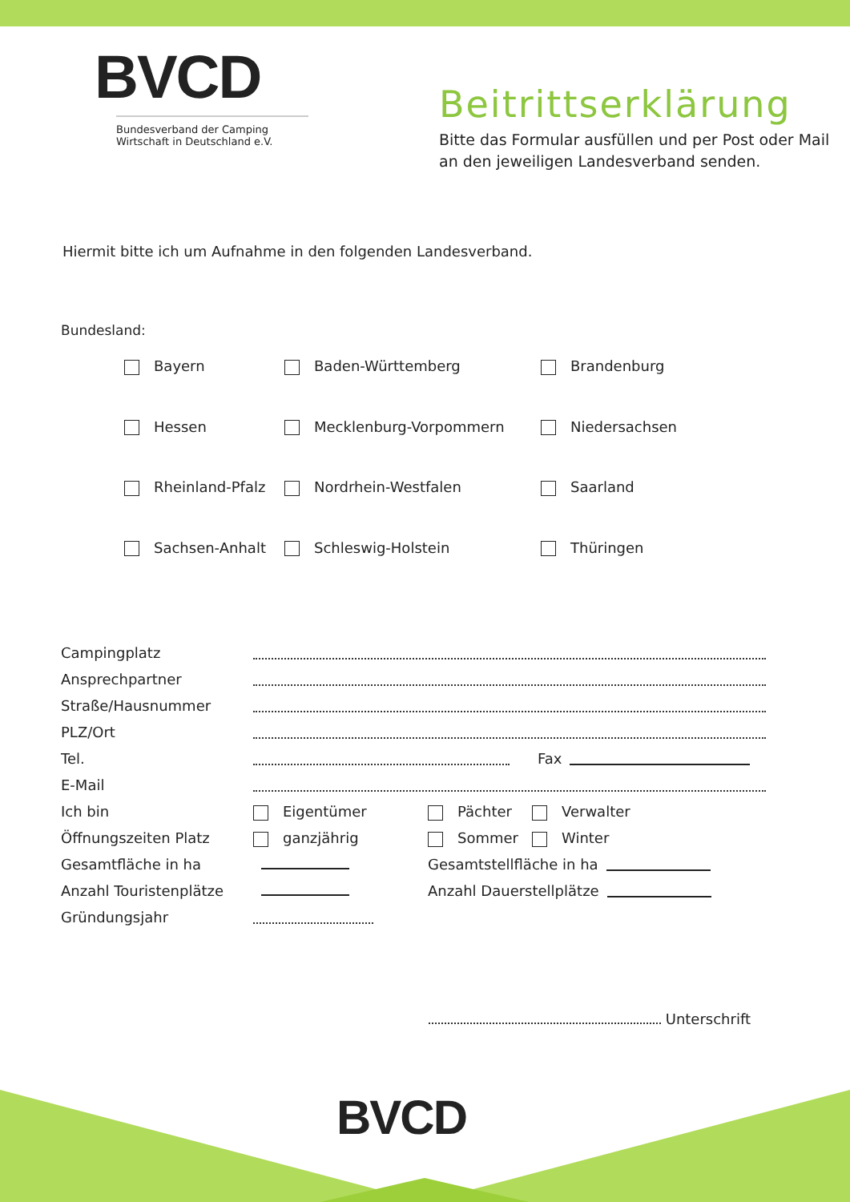BVCD
Bundesverband der Camping Wirtschaft in Deutschland e.V.
Beitrittserklärung
Bitte das Formular ausfüllen und per Post oder Mail
an den jeweiligen Landesverband senden.
Hiermit bitte ich um Aufnahme in den folgenden Landesverband.
Bundesland:
Bayern
Baden-Württemberg
Brandenburg
Hessen
Mecklenburg-Vorpommern
Niedersachsen
Rheinland-Pfalz
Nordrhein-Westfalen
Saarland
Sachsen-Anhalt
Schleswig-Holstein
Thüringen
Campingplatz
Ansprechpartner
Straße/Hausnummer
PLZ/Ort
Tel. Fax
E-Mail
Ich bin Eigentümer Pächter Verwalter
Öffnungszeiten Platz ganzjährig Sommer Winter
Gesamtfläche in ha Gesamtstellfläche in ha
Anzahl Touristenplätze Anzahl Dauerstellplätze
Gründungsjahr
Unterschrift
BVCD